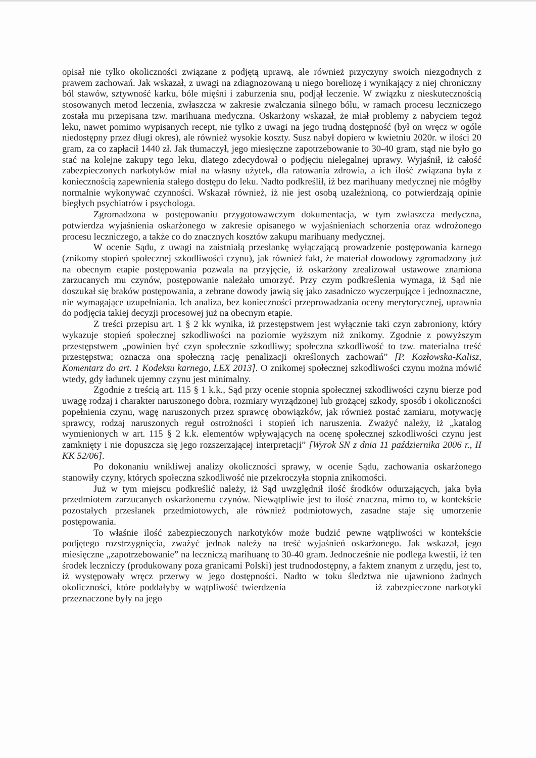opisał nie tylko okoliczności związane z podjętą uprawą, ale również przyczyny swoich niezgodnych z prawem zachowań. Jak wskazał, z uwagi na zdiagnozowaną u niego boreliozę i wynikający z niej chroniczny ból stawów, sztywność karku, bóle mięśni i zaburzenia snu, podjął leczenie. W związku z nieskutecznością stosowanych metod leczenia, zwłaszcza w zakresie zwalczania silnego bólu, w ramach procesu leczniczego została mu przepisana tzw. marihuana medyczna. Oskarżony wskazał, że miał problemy z nabyciem tegoż leku, nawet pomimo wypisanych recept, nie tylko z uwagi na jego trudną dostępność (był on wręcz w ogóle niedostępny przez długi okres), ale również wysokie koszty. Susz nabył dopiero w kwietniu 2020r. w ilości 20 gram, za co zapłacił 1440 zł. Jak tłumaczył, jego miesięczne zapotrzebowanie to 30-40 gram, stąd nie było go stać na kolejne zakupy tego leku, dlatego zdecydował o podjęciu nielegalnej uprawy. Wyjaśnił, iż całość zabezpieczonych narkotyków miał na własny użytek, dla ratowania zdrowia, a ich ilość związana była z koniecznością zapewnienia stałego dostępu do leku. Nadto podkreślił, iż bez marihuany medycznej nie mógłby normalnie wykonywać czynności. Wskazał również, iż nie jest osobą uzależnioną, co potwierdzają opinie biegłych psychiatrów i psychologa.
Zgromadzona w postępowaniu przygotowawczym dokumentacja, w tym zwłaszcza medyczna, potwierdza wyjaśnienia oskarżonego w zakresie opisanego w wyjaśnieniach schorzenia oraz wdrożonego procesu leczniczego, a także co do znacznych kosztów zakupu marihuany medycznej.
W ocenie Sądu, z uwagi na zaistniałą przesłankę wyłączającą prowadzenie postępowania karnego (znikomy stopień społecznej szkodliwości czynu), jak również fakt, że materiał dowodowy zgromadzony już na obecnym etapie postępowania pozwala na przyjęcie, iż oskarżony zrealizował ustawowe znamiona zarzucanych mu czynów, postępowanie należało umorzyć. Przy czym podkreślenia wymaga, iż Sąd nie doszukał się braków postępowania, a zebrane dowody jawią się jako zasadniczo wyczerpujące i jednoznaczne, nie wymagające uzupełniania. Ich analiza, bez konieczności przeprowadzania oceny merytorycznej, uprawnia do podjęcia takiej decyzji procesowej już na obecnym etapie.
Z treści przepisu art. 1 § 2 kk wynika, iż przestępstwem jest wyłącznie taki czyn zabroniony, który wykazuje stopień społecznej szkodliwości na poziomie wyższym niż znikomy. Zgodnie z powyższym przestępstwem „powinien być czyn społecznie szkodliwy; społeczna szkodliwość to tzw. materialna treść przestępstwa; oznacza ona społeczną rację penalizacji określonych zachowań” [P. Kozłowska-Kalisz, Komentarz do art. 1 Kodeksu karnego, LEX 2013]. O znikomej społecznej szkodliwości czynu można mówić wtedy, gdy ładunek ujemny czynu jest minimalny.
Zgodnie z treścią art. 115 § 1 k.k., Sąd przy ocenie stopnia społecznej szkodliwości czynu bierze pod uwagę rodzaj i charakter naruszonego dobra, rozmiary wyrządzonej lub grożącej szkody, sposób i okoliczności popełnienia czynu, wagę naruszonych przez sprawcę obowiązków, jak również postać zamiaru, motywację sprawcy, rodzaj naruszonych reguł ostrożności i stopień ich naruszenia. Zważyć należy, iż „katalog wymienionych w art. 115 § 2 k.k. elementów wpływających na ocenę społecznej szkodliwości czynu jest zamknięty i nie dopuszcza się jego rozszerzającej interpretacji” [Wyrok SN z dnia 11 października 2006 r., II KK 52/06].
Po dokonaniu wnikliwej analizy okoliczności sprawy, w ocenie Sądu, zachowania oskarżonego stanowiły czyny, których społeczna szkodliwość nie przekroczyła stopnia znikomości.
Już w tym miejscu podkreślić należy, iż Sąd uwzględnił ilość środków odurzających, jaka była przedmiotem zarzucanych oskarżonemu czynów. Niewątpliwie jest to ilość znaczna, mimo to, w kontekście pozostałych przesłanek przedmiotowych, ale również podmiotowych, zasadne staje się umorzenie postępowania.
To właśnie ilość zabezpieczonych narkotyków może budzić pewne wątpliwości w kontekście podjętego rozstrzygnięcia, zważyć jednak należy na treść wyjaśnień oskarżonego. Jak wskazał, jego miesięczne „zapotrzebowanie” na leczniczą marihuanę to 30-40 gram. Jednocześnie nie podlega kwestii, iż ten środek leczniczy (produkowany poza granicami Polski) jest trudnodostępny, a faktem znanym z urzędu, jest to, iż występowały wręcz przerwy w jego dostępności. Nadto w toku śledztwa nie ujawniono żadnych okoliczności, które poddałyby w wątpliwość twierdzenia iż zabezpieczone narkotyki przeznaczone były na jego